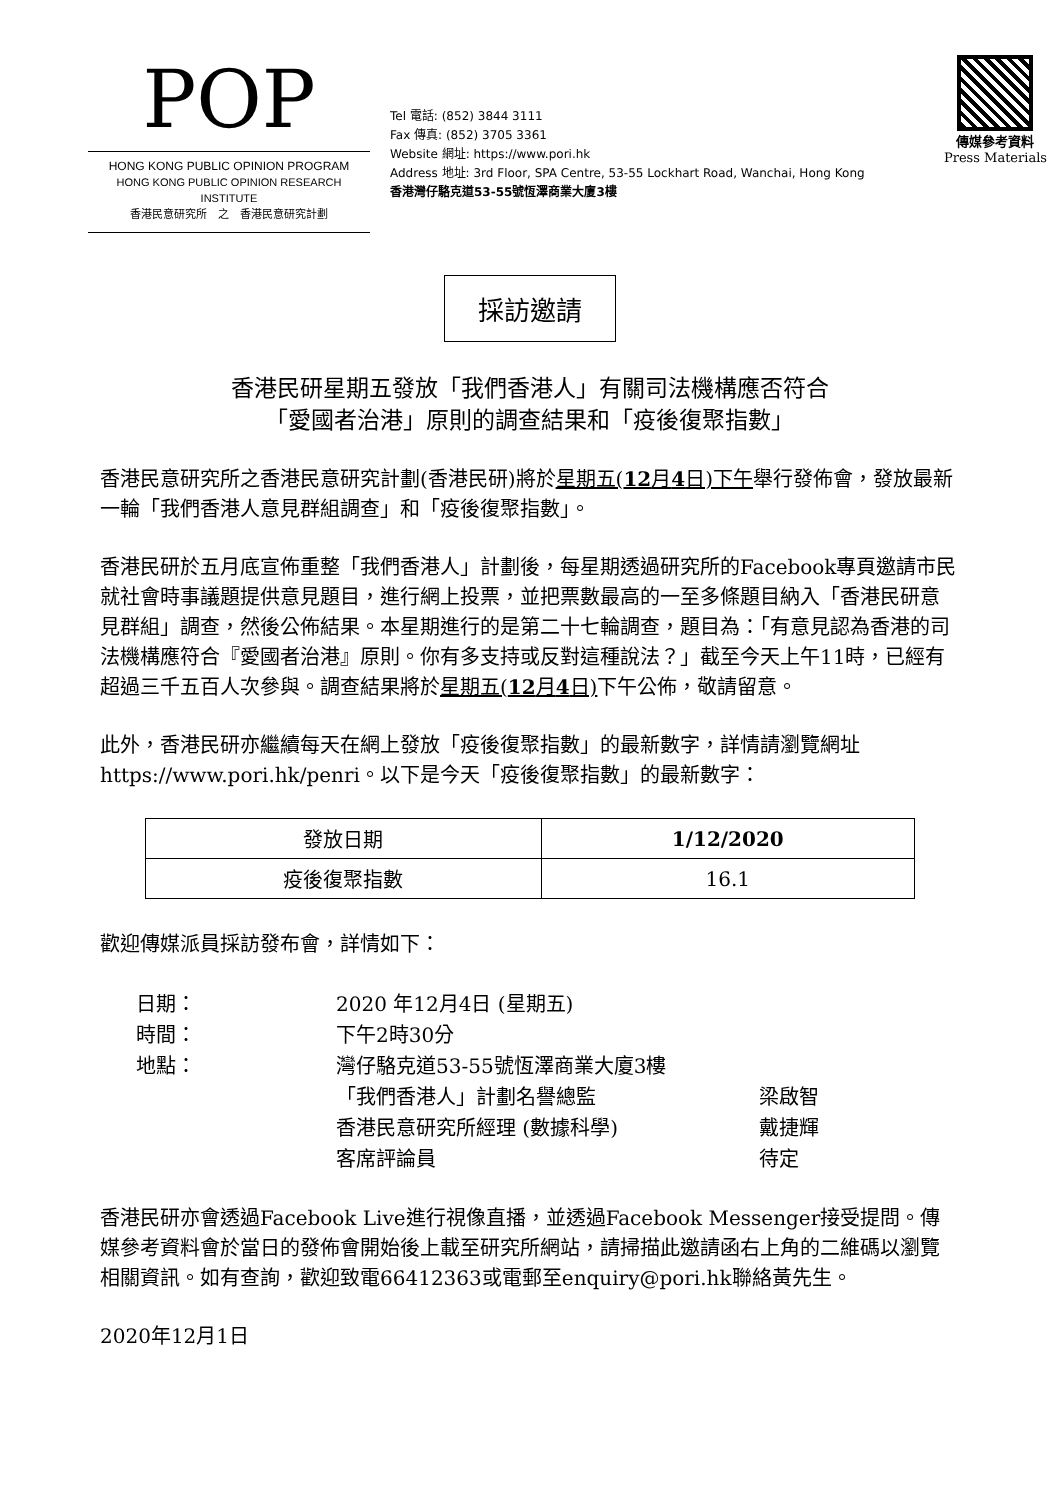POP
HONG KONG PUBLIC OPINION PROGRAM
HONG KONG PUBLIC OPINION RESEARCH INSTITUTE
香港民意研究所　之　香港民意研究計劃
Tel 電話: (852) 3844 3111
Fax 傳真: (852) 3705 3361
Website 網址: https://www.pori.hk
Address 地址: 3rd Floor, SPA Centre, 53-55 Lockhart Road, Wanchai, Hong Kong
香港灣仔駱克道53-55號恆澤商業大廈3樓
傳媒參考資料
Press Materials
採訪邀請
香港民研星期五發放「我們香港人」有關司法機構應否符合
「愛國者治港」原則的調查結果和「疫後復聚指數」
香港民意研究所之香港民意研究計劃(香港民研)將於星期五(12月4日)下午舉行發佈會，發放最新一輪「我們香港人意見群組調查」和「疫後復聚指數」。
香港民研於五月底宣佈重整「我們香港人」計劃後，每星期透過研究所的Facebook專頁邀請市民就社會時事議題提供意見題目，進行網上投票，並把票數最高的一至多條題目納入「香港民研意見群組」調查，然後公佈結果。本星期進行的是第二十七輪調查，題目為：「有意見認為香港的司法機構應符合『愛國者治港』原則。你有多支持或反對這種說法？」截至今天上午11時，已經有超過三千五百人次參與。調查結果將於星期五(12月4日) 下午公佈，敬請留意。
此外，香港民研亦繼續每天在網上發放「疫後復聚指數」的最新數字，詳情請瀏覽網址https://www.pori.hk/penri。以下是今天「疫後復聚指數」的最新數字：
| 發放日期 | 1/12/2020 |
| 疫後復聚指數 | 16.1 |
歡迎傳媒派員採訪發布會，詳情如下：
| 日期： | 2020 年12月4日 (星期五) | |
| 時間： | 下午2時30分 | |
| 地點： | 灣仔駱克道53-55號恆澤商業大廈3樓 | |
| | 「我們香港人」計劃名譽總監 | 梁啟智 |
| | 香港民意研究所經理 (數據科學) | 戴捷輝 |
| | 客席評論員 | 待定 |
香港民研亦會透過Facebook Live進行視像直播，並透過Facebook Messenger接受提問。傳媒參考資料會於當日的發佈會開始後上載至研究所網站，請掃描此邀請函右上角的二維碼以瀏覽相關資訊。如有查詢，歡迎致電66412363或電郵至enquiry@pori.hk聯絡黃先生。
2020年12月1日